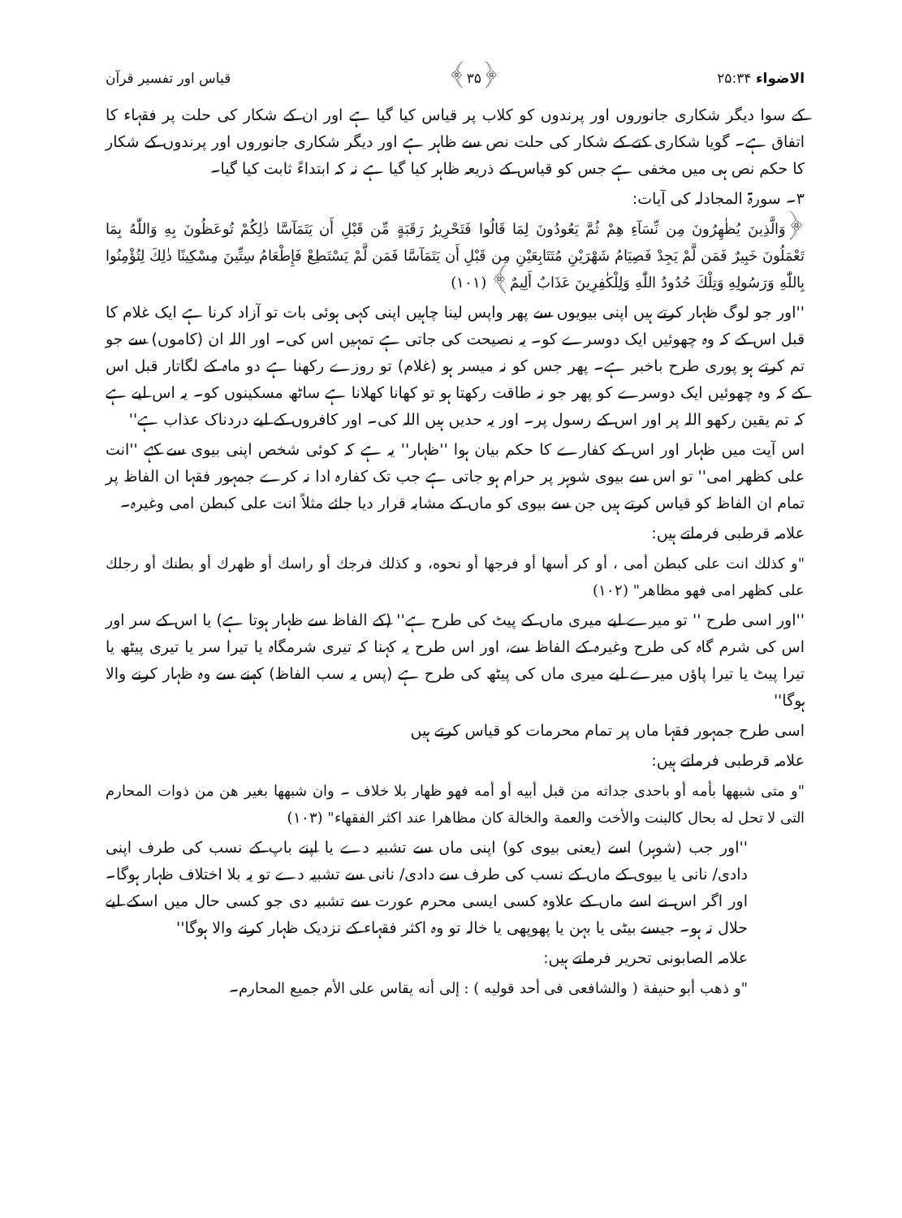الاضواء ۲۵:۳۴ ﴿۳۵﴾ قیاس اور تفسیر قرآن
کے سوا دیگر شکاری جانوروں اور پرندوں کو کلاب پر قیاس کیا گیا ہے اور ان کے شکار کی حلت پر فقہاء کا اتفاق ہے۔ گویا شکاری کتے کے شکار کی حلت نص سے ظاہر ہے اور دیگر شکاری جانوروں اور پرندوں کے شکار کا حکم نص ہی میں مخفی ہے جس کو قیاس کے ذریعہ ظاہر کیا گیا ہے نہ کہ ابتداءً ثابت کیا گیا۔
۳۔ سورۃ المجادلہ کی آیات:
﴿وَالَّذِينَ يُظٰهِرُونَ مِن نِّسَآءِ هِمْ ثُمَّ يَعُودُونَ لِمَا قَالُوا فَتَحْرِيرُ رَقَبَةٍ مِّن قَبْلِ أَن يَتَمَآسَّا ذٰلِكُمْ تُوعَظُونَ بِهِ وَاللّٰهُ بِمَا تَعْمَلُونَ خَبِيرٌ فَمَن لَّمْ يَجِدْ فَصِيَامُ شَهْرَيْنِ مُتَتَابِعَيْنِ مِن قَبْلِ أَن يَتَمَآسَّا فَمَن لَّمْ يَسْتَطِعْ فَإِطْعَامُ سِتِّينَ مِسْكِينًا ذٰلِكَ لِتُؤْمِنُوا بِاللّٰهِ وَرَسُولِهِ وَتِلْكَ حُدُودُ اللّٰهِ وَلِلْكٰفِرِينَ عَذَابٌ أَلِيمٌ﴾ (۱۰۱)
''اور جو لوگ ظہار کرتے ہیں اپنی بیویوں سے پھر واپس لینا چاہیں اپنی کہی ہوئی بات تو آزاد کرنا ہے ایک غلام کا قبل اس کے کہ وہ چھوئیں ایک دوسرے کو۔ یہ نصیحت کی جاتی ہے تمہیں اس کی۔ اور اللہ ان (کاموں) سے جو تم کرتے ہو پوری طرح باخبر ہے۔ پھر جس کو نہ میسر ہو (غلام) تو روزے رکھنا ہے دو ماہ کے لگاتار قبل اس کے کہ وہ چھوئیں ایک دوسرے کو پھر جو نہ طاقت رکھتا ہو تو کھانا کھلانا ہے ساٹھ مسکینوں کو۔ یہ اس لیے ہے کہ تم یقین رکھو اللہ پر اور اس کے رسول پر۔ اور یہ حدیں ہیں اللہ کی۔ اور کافروں کے لیے دردناک عذاب ہے''
اس آیت میں ظہار اور اس کے کفارے کا حکم بیان ہوا ''ظہار'' یہ ہے کہ کوئی شخص اپنی بیوی سے کہے ''انت علی کظھر امی'' تو اس سے بیوی شوہر پر حرام ہو جاتی ہے جب تک کفارہ ادا نہ کرے جمہور فقہا ان الفاظ پر تمام ان الفاظ کو قیاس کرتے ہیں جن سے بیوی کو ماں کے مشابہ قرار دیا جائے مثلاً انت علی کبطن امی وغیرہ۔
علامہ قرطبی فرماتے ہیں:
"و كذلك انت على كبطن أمى ، أو كر أسها أو فرجها أو نحوه، و كذلك فرجك أو راسك أو ظهرك أو بطنك أو رجلك على كظهر امى فهو مظاهر" (۱۰۲)
''اور اسی طرح '' تو میرے لیے میری ماں کے پیٹ کی طرح ہے'' (کے الفاظ سے ظہار ہوتا ہے) یا اس کے سر اور اس کی شرم گاہ کی طرح وغیرہ کے الفاظ سے، اور اس طرح یہ کہنا کہ تیری شرمگاہ یا تیرا سر یا تیری پیٹھ یا تیرا پیٹ یا تیرا پاؤں میرے لیے میری ماں کی پیٹھ کی طرح ہے (پس یہ سب الفاظ) کہنے سے وہ ظہار کرنے والا ہوگا''
اسی طرح جمہور فقہا ماں پر تمام محرمات کو قیاس کرتے ہیں
علامہ قرطبی فرماتے ہیں:
"و متى شبهها بأمه أو باحدى جداته من قبل أبيه أو أمه فهو ظهار بلا خلاف ۔ وان شبهها بغير هن من ذوات المحارم التى لا تحل له بحال كالبنت والأخت والعمة والخالة كان مظاهرا عند اكثر الفقهاء" (۱۰۳)
''اور جب (شوہر) اسے (یعنی بیوی کو) اپنی ماں سے تشبیہ دے یا اپنے باپ کے نسب کی طرف اپنی دادی/ نانی یا بیوی کے ماں کے نسب کی طرف سے دادی/ نانی سے تشبیہ دے تو یہ بلا اختلاف ظہار ہوگا۔ اور اگر اس نے اسے ماں کے علاوہ کسی ایسی محرم عورت سے تشبیہ دی جو کسی حال میں اسکے لیے حلال نہ ہو۔ جیسے بیٹی یا بہن یا پھوپھی یا خالہ تو وہ اکثر فقہاء کے نزدیک ظہار کرنے والا ہوگا''
علامہ الصابونی تحریر فرماتے ہیں:
"و ذهب أبو حنيفة ( والشافعى فى أحد قوليه ) : إلى أنه يقاس على الأم جميع المحارم۔